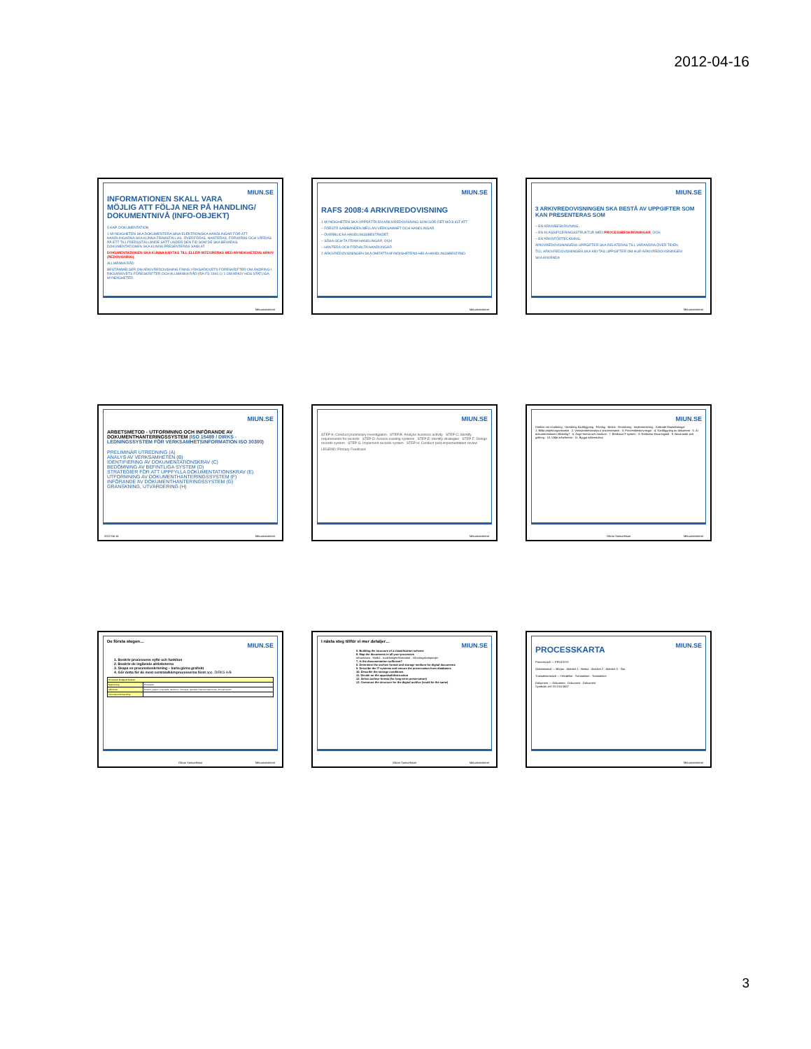2012-04-16
MIUN.SE
INFORMATIONEN SKALL VARA MÖJLIG ATT FÖLJA NER PÅ HANDLING/ DOKUMENTNIVÅ (INFO-OBJEKT)
5 KAP. DOKUMENTATION
1 MYNDIGHETEN SKA DOKUMENTERA SINA ELEKTRONISKA HANDLINGAR FÖR ATT HANDLINGARNA SKA KUNNA FRAMSTÄLLAS, ÖVERFÖRAS, HANTERAS, FÖRVARAS OCH VÅRDAS PÅ ETT TILLFREDSSTÄLLANDE SÄTT UNDER DEN TID SOM DE SKA BEVARAS. DOKUMENTATIONEN SKA KUNNA PRESENTERAS SAMLAT.
DOKUMENTATIONEN SKA KUNNA KNYTAS TILL ELLER INTEGRERAS MED MYNDIGHETENS ARKIV (REDOVISNING).
ALLMÄNNA RÅD
BESTÄMMELSER OM ARKIVREDOVISNING FINNS I RIKSARKIVETS FÖRESKRIFTER OM ÄNDRING I RIKSARKIVETS FÖRESKRIFTER OCH ALLMÄNNA RÅD (RA-FS 1991:1) 1 OM ARKIV HOS STATLIGA MYNDIGHETER.
Mittuniversitetet
MIUN.SE
RAFS 2008:4 ARKIVREDOVISNING
1 MYNDIGHETEN SKA UPPRÄTTA EN ARKIVREDOVISNING SOM GÖR DET MÖJLIGT ATT
– FÖRSTÅ SAMBANDEN MELLAN VERKSAMHET OCH HANDLINGAR,
– ÖVERBLICKA HANDLINGSBESTÅNDET,
– SÖKA OCH TA FRAM HANDLINGAR, OCH
– HANTERA OCH FÖRVALTA HANDLINGAR.
2 ARKIVREDOVISNINGEN SKA OMFATTA MYNDIGHETENS HELA HANDLINGSBESTÅND.
Mittuniversitetet
MIUN.SE
3 ARKIVREDOVISNINGEN SKA BESTÅ AV UPPGIFTER SOM KAN PRESENTERAS SOM
– EN ARKIVBESKRIVNING,
– EN KLASSIFICERINGSSTRUKTUR MED PROCESSBESKRIVNINGAR, OCH
– EN ARKIVFÖRTECKNING.
ARKIVREDOVISNINGENS UPPGIFTER SKA RELATERAS TILL VARANDRA ÖVER TIDEN.
TILL ARKIVREDOVISNINGEN SKA KNYTAS UPPGIFTER OM HUR ARKIVREDOVISNINGEN
SKA ANVÄNDA
Mittuniversitetet
MIUN.SE
ARBETSMETOD - UTFORMNING OCH INFÖRANDE AV DOKUMENTHANTERINGSSYSTEM (ISO 15489 / DIRKS - LEDNINGSSYSTEM FÖR VERKSAMHETSINFORMATION ISO 30300)
PRELIMINÄR UTREDNING (A)
ANALYS AV VERKSAMHETEN (B)
IDENTIFIERING AV DOKUMENTATIONSKRAV (C)
BEDÖMNING AV BEFINTLIGA SYSTEM (D)
STRATEGIER FÖR ATT UPPFYLLA DOKUMENTATIONSKRAV (E)
UTFORMNING AV DOKUMENTHANTERINGSSYSTEM (F)
INFÖRANDE AV DOKUMENTHANTERINGSSYSTEM (G)
GRANSKNING, UTVÄRDERING (H)
Mittuniversitetet 2012-04-16
MIUN.SE
STEP A: Conduct preliminary investigation STEP B: Analyse business activity STEP C: Identify requirements for records STEP D: Assess existing systems STEP E: Identify strategies STEP F: Design records system STEP G: Implement records system STEP H: Conduct post implementation review
LEGEND: Primary Feedback
Mittuniversitetet
MIUN.SE
Direktiv om revidering · Utredning Kartläggning · Förslag · Beslut · Revidering · Implementering · Ändrade förutsättningar
1. Bilda projektorganisation · 2. Verksamhetsanalys o processmatris · 3. Processbeskrivningar · 4. Kartläggning av dokument · 5. Är dokumentationen tillräcklig? · 6. Ange format och medium · 7. Beskriva IT-system · 8. Redovisa förvaringstid · 9. Bevarande och gallring · 10. Välja arkivformat · 11. Bygga arkivstruktur
Göran Samuelsson Mittuniversitetet
MIUN.SE
De första stegen…
1. Beskriv processens syfte och funktion
2. Beskriv de ingående aktiviteterna
3. Skapa en processbeskrivning – karta gärna grafiskt
4. Gör detta för de mest centrala/kärnprocesserna först app. DIRKS A/B
| Processen Budget & Bokslut | |
| Beskrivning | Processen |
| Aktiviteter: | Direktiv, papers, proposals, decisions, forecasts, quarterly financial statements, Annual reports |
| Informationsbehandling: | |
Göran Samuelsson Mittuniversitetet
MIUN.SE
I nästa steg tillför vi mer detaljer…
5. Building the structure of a classification scheme
6. Map the documents in all your processes
Information · Media · Avdelningsinformation · Värvningskampanjer
7. Is the documentation sufficient?
8. Determine the archive format and storage medium for digital documents
9. Describe the IT systems and ensure the preservation from databases
10. Describe the storage conditions
11. Decide on the appraisal/destruction
12. Select archive format (for long-term preservation)
13. Construct the structure for the digital archive (could be the same)
Göran Samuelsson Mittuniversitetet
MIUN.SE
PROCESSKARTA
Processnivå — PROCESS
Aktivitetsnivå — Början · Aktivitet 1 · Beslut · Aktivitet 2 · Aktivitet 3 · Slut
Transaktionsnivå — Händelse · Transaktion · Transaktion
Dokument — Dokument · Dokument · Dokument
Symboler enl SS-ISO 5807
Mittuniversitetet
3